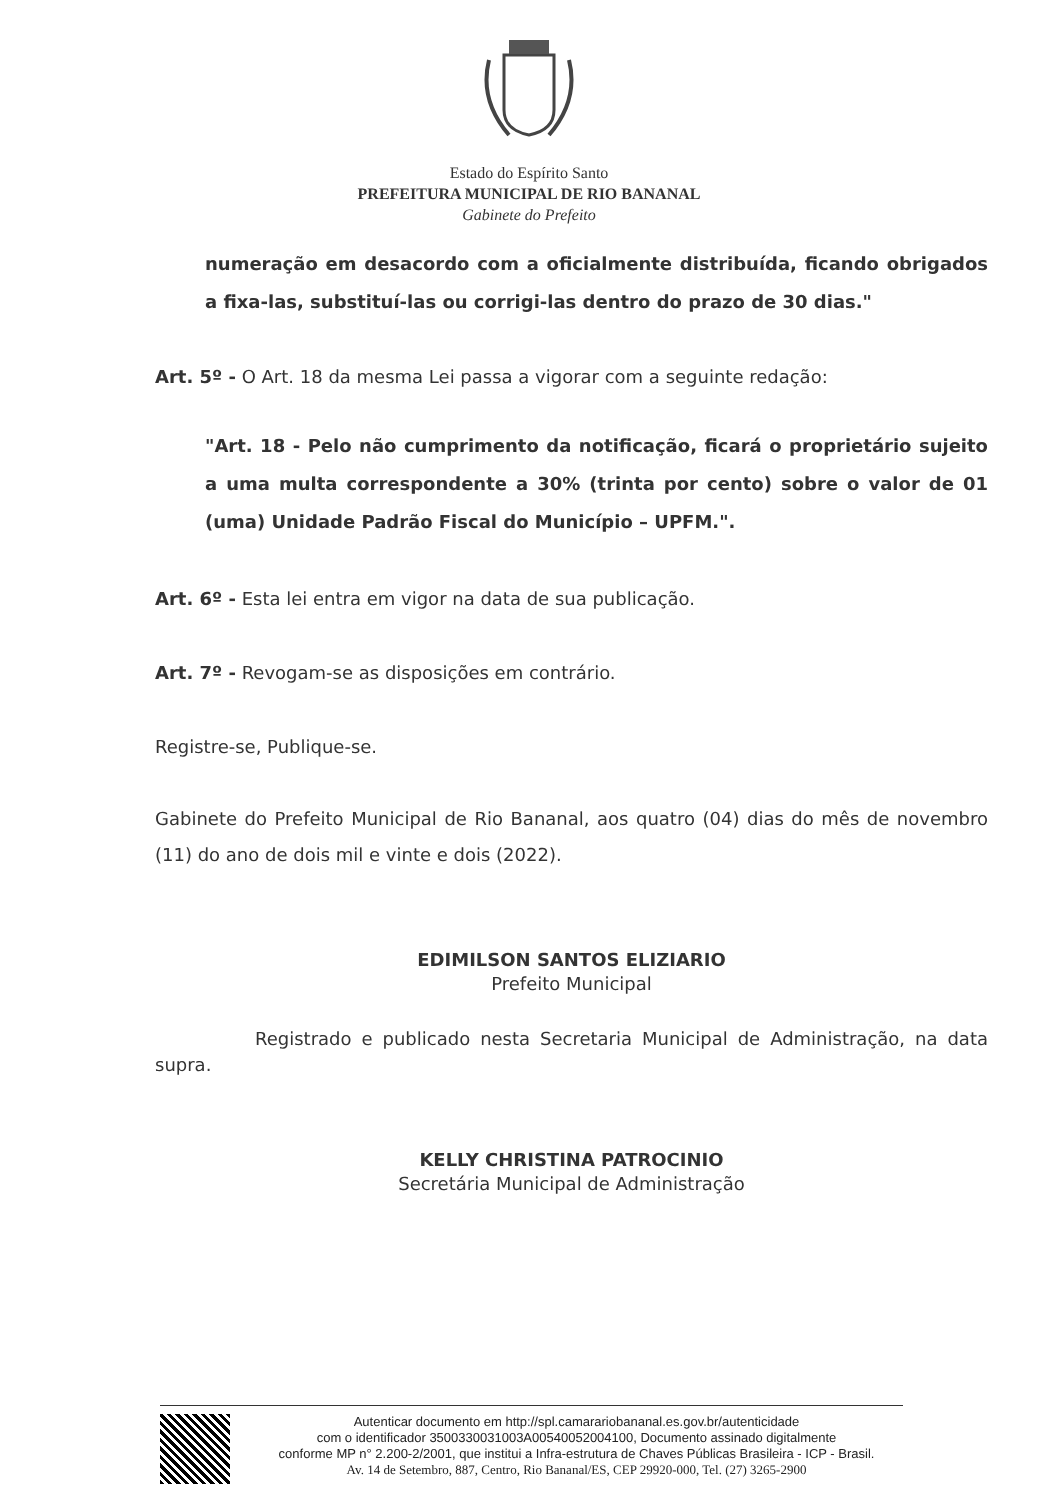Estado do Espírito Santo
PREFEITURA MUNICIPAL DE RIO BANANAL
Gabinete do Prefeito
numeração em desacordo com a oficialmente distribuída, ficando obrigados a fixa-las, substituí-las ou corrigi-las dentro do prazo de 30 dias."
Art. 5º - O Art. 18 da mesma Lei passa a vigorar com a seguinte redação:
"Art. 18 - Pelo não cumprimento da notificação, ficará o proprietário sujeito a uma multa correspondente a 30% (trinta por cento) sobre o valor de 01 (uma) Unidade Padrão Fiscal do Município – UPFM.".
Art. 6º - Esta lei entra em vigor na data de sua publicação.
Art. 7º - Revogam-se as disposições em contrário.
Registre-se, Publique-se.
Gabinete do Prefeito Municipal de Rio Bananal, aos quatro (04) dias do mês de novembro (11) do ano de dois mil e vinte e dois (2022).
EDIMILSON SANTOS ELIZIARIO
Prefeito Municipal
Registrado e publicado nesta Secretaria Municipal de Administração, na data supra.
KELLY CHRISTINA PATROCINIO
Secretária Municipal de Administração
Autenticar documento em http://spl.camarariobananal.es.gov.br/autenticidade
com o identificador 3500330031003A00540052004100, Documento assinado digitalmente
conforme MP n° 2.200-2/2001, que institui a Infra-estrutura de Chaves Públicas Brasileira - ICP - Brasil.
Av. 14 de Setembro, 887, Centro, Rio Bananal/ES, CEP 29920-000, Tel. (27) 3265-2900